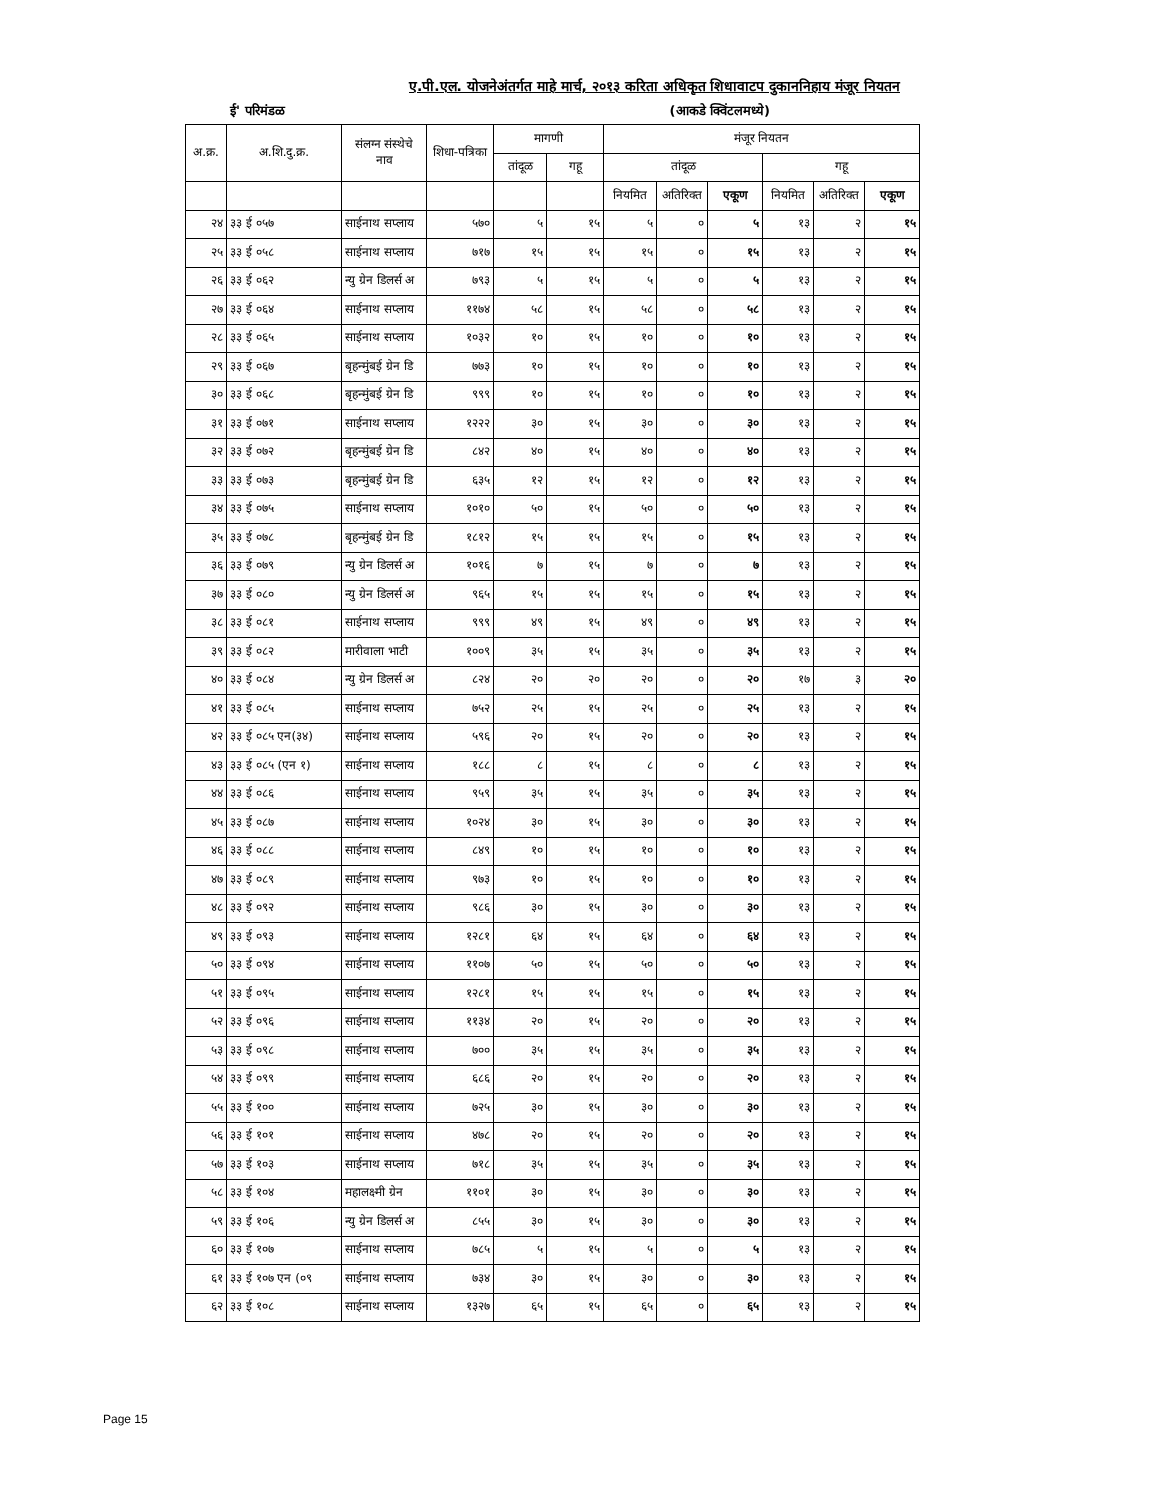ए.पी.एल. योजनेअंतर्गत माहे मार्च, २०१३ करिता अधिकृत शिधावाटप दुकाननिहाय मंजूर नियतन
ई' परिमंडळ (आकडे क्विंटलमध्ये)
| अ.क्र. | अ.शि.दु.क्र. | संलग्न संस्थेचे नाव | शिधा-पत्रिका | मागणी | | मंजूर नियतन | | | | | |
| --- | --- | --- | --- | --- | --- | --- | --- | --- | --- | --- | --- |
| | | | | तांदूळ | गहू | तांदूळ | | | गहू | | |
| | | | | | | नियमित | अतिरिक्त | एकूण | नियमित | अतिरिक्त | एकूण |
| २४ | ३३ ई ०५७ | साईनाथ सप्लाय | ५७० | ५ | १५ | ५ | ० | ५ | १३ | २ | १५ |
| २५ | ३३ ई ०५८ | साईनाथ सप्लाय | ७१७ | १५ | १५ | १५ | ० | १५ | १३ | २ | १५ |
| २६ | ३३ ई ०६२ | न्यु ग्रेन डिलर्स अ | ७९३ | ५ | १५ | ५ | ० | ५ | १३ | २ | १५ |
| २७ | ३३ ई ०६४ | साईनाथ सप्लाय | ११७४ | ५८ | १५ | ५८ | ० | ५८ | १३ | २ | १५ |
| २८ | ३३ ई ०६५ | साईनाथ सप्लाय | १०३२ | १० | १५ | १० | ० | १० | १३ | २ | १५ |
| २९ | ३३ ई ०६७ | बृहन्मुंबई ग्रेन डि | ७७३ | १० | १५ | १० | ० | १० | १३ | २ | १५ |
| ३० | ३३ ई ०६८ | बृहन्मुंबई ग्रेन डि | ९९९ | १० | १५ | १० | ० | १० | १३ | २ | १५ |
| ३१ | ३३ ई ०७१ | साईनाथ सप्लाय | १२२२ | ३० | १५ | ३० | ० | ३० | १३ | २ | १५ |
| ३२ | ३३ ई ०७२ | बृहन्मुंबई ग्रेन डि | ८४२ | ४० | १५ | ४० | ० | ४० | १३ | २ | १५ |
| ३३ | ३३ ई ०७३ | बृहन्मुंबई ग्रेन डि | ६३५ | १२ | १५ | १२ | ० | १२ | १३ | २ | १५ |
| ३४ | ३३ ई ०७५ | साईनाथ सप्लाय | १०१० | ५० | १५ | ५० | ० | ५० | १३ | २ | १५ |
| ३५ | ३३ ई ०७८ | बृहन्मुंबई ग्रेन डि | १८१२ | १५ | १५ | १५ | ० | १५ | १३ | २ | १५ |
| ३६ | ३३ ई ०७९ | न्यु ग्रेन डिलर्स अ | १०१६ | ७ | १५ | ७ | ० | ७ | १३ | २ | १५ |
| ३७ | ३३ ई ०८० | न्यु ग्रेन डिलर्स अ | ९६५ | १५ | १५ | १५ | ० | १५ | १३ | २ | १५ |
| ३८ | ३३ ई ०८१ | साईनाथ सप्लाय | ९९९ | ४९ | १५ | ४९ | ० | ४९ | १३ | २ | १५ |
| ३९ | ३३ ई ०८२ | मारीवाला भाटी | १००९ | ३५ | १५ | ३५ | ० | ३५ | १३ | २ | १५ |
| ४० | ३३ ई ०८४ | न्यु ग्रेन डिलर्स अ | ८२४ | २० | २० | २० | ० | २० | १७ | ३ | २० |
| ४१ | ३३ ई ०८५ | साईनाथ सप्लाय | ७५२ | २५ | १५ | २५ | ० | २५ | १३ | २ | १५ |
| ४२ | ३३ ई ०८५ एन(३४) | साईनाथ सप्लाय | ५९६ | २० | १५ | २० | ० | २० | १३ | २ | १५ |
| ४३ | ३३ ई ०८५ (एन १) | साईनाथ सप्लाय | १८८ | ८ | १५ | ८ | ० | ८ | १३ | २ | १५ |
| ४४ | ३३ ई ०८६ | साईनाथ सप्लाय | ९५९ | ३५ | १५ | ३५ | ० | ३५ | १३ | २ | १५ |
| ४५ | ३३ ई ०८७ | साईनाथ सप्लाय | १०२४ | ३० | १५ | ३० | ० | ३० | १३ | २ | १५ |
| ४६ | ३३ ई ०८८ | साईनाथ सप्लाय | ८४९ | १० | १५ | १० | ० | १० | १३ | २ | १५ |
| ४७ | ३३ ई ०८९ | साईनाथ सप्लाय | ९७३ | १० | १५ | १० | ० | १० | १३ | २ | १५ |
| ४८ | ३३ ई ०९२ | साईनाथ सप्लाय | ९८६ | ३० | १५ | ३० | ० | ३० | १३ | २ | १५ |
| ४९ | ३३ ई ०९३ | साईनाथ सप्लाय | १२८१ | ६४ | १५ | ६४ | ० | ६४ | १३ | २ | १५ |
| ५० | ३३ ई ०९४ | साईनाथ सप्लाय | ११०७ | ५० | १५ | ५० | ० | ५० | १३ | २ | १५ |
| ५१ | ३३ ई ०९५ | साईनाथ सप्लाय | १२८१ | १५ | १५ | १५ | ० | १५ | १३ | २ | १५ |
| ५२ | ३३ ई ०९६ | साईनाथ सप्लाय | ११३४ | २० | १५ | २० | ० | २० | १३ | २ | १५ |
| ५३ | ३३ ई ०९८ | साईनाथ सप्लाय | ७०० | ३५ | १५ | ३५ | ० | ३५ | १३ | २ | १५ |
| ५४ | ३३ ई ०९९ | साईनाथ सप्लाय | ६८६ | २० | १५ | २० | ० | २० | १३ | २ | १५ |
| ५५ | ३३ ई १०० | साईनाथ सप्लाय | ७२५ | ३० | १५ | ३० | ० | ३० | १३ | २ | १५ |
| ५६ | ३३ ई १०१ | साईनाथ सप्लाय | ४७८ | २० | १५ | २० | ० | २० | १३ | २ | १५ |
| ५७ | ३३ ई १०३ | साईनाथ सप्लाय | ७१८ | ३५ | १५ | ३५ | ० | ३५ | १३ | २ | १५ |
| ५८ | ३३ ई १०४ | महालक्ष्मी ग्रेन | ११०१ | ३० | १५ | ३० | ० | ३० | १३ | २ | १५ |
| ५९ | ३३ ई १०६ | न्यु ग्रेन डिलर्स अ | ८५५ | ३० | १५ | ३० | ० | ३० | १३ | २ | १५ |
| ६० | ३३ ई १०७ | साईनाथ सप्लाय | ७८५ | ५ | १५ | ५ | ० | ५ | १३ | २ | १५ |
| ६१ | ३३ ई १०७ एन (०९ | साईनाथ सप्लाय | ७३४ | ३० | १५ | ३० | ० | ३० | १३ | २ | १५ |
| ६२ | ३३ ई १०८ | साईनाथ सप्लाय | १३२७ | ६५ | १५ | ६५ | ० | ६५ | १३ | २ | १५ |
Page 15